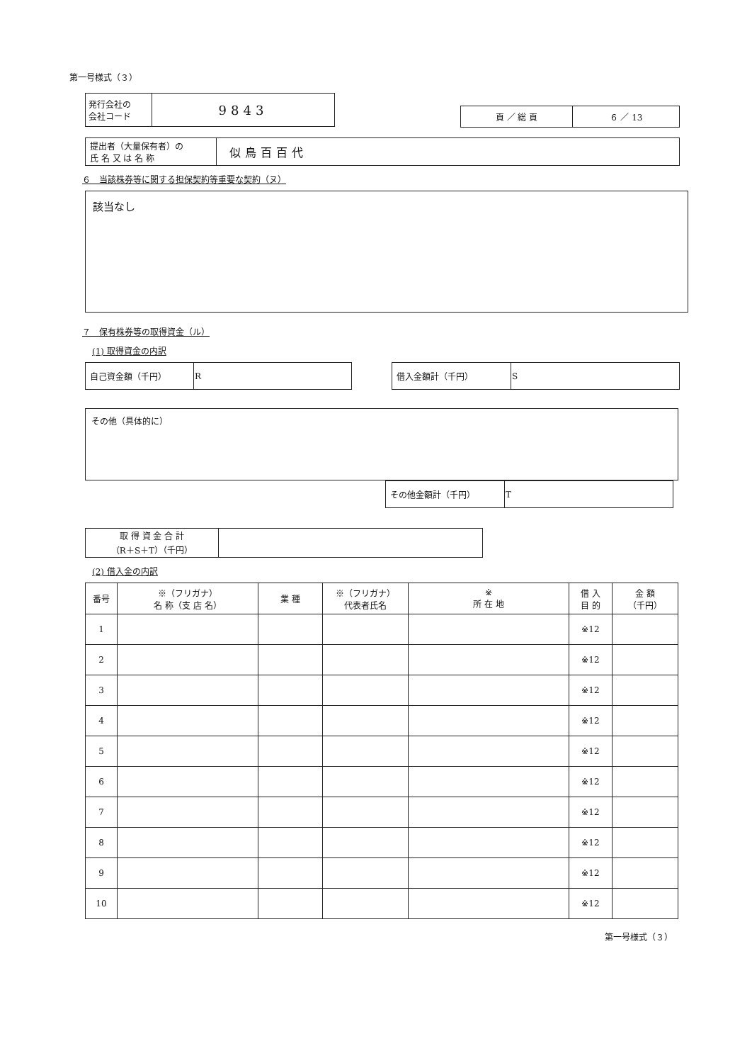第一号様式（３）
| 発行会社の 会社コード | 9843 |
| 頁 ／ 総 頁 | ６ ／ 13 |
| 提出者（大量保有者）の 氏 名 又 は 名 称 | 似鳥百百代 |
６　当該株券等に関する担保契約等重要な契約（ヌ）
該当なし
７　保有株券等の取得資金（ル）
(1) 取得資金の内訳
| 自己資金額（千円） | R |
| 借入金額計（千円） | S |
その他（具体的に）
| その他金額計（千円） | T |
| 取 得 資 金 合 計 （R＋S＋T）（千円） | |
(2) 借入金の内訳
| 番号 | ※（フリガナ） 名 称（支 店 名） | 業 種 | ※（フリガナ） 代表者氏名 | ※ 所 在 地 | 借 入 目 的 | 金 額 （千円） |
| --- | --- | --- | --- | --- | --- | --- |
| 1 | | | | | ※12 | |
| 2 | | | | | ※12 | |
| 3 | | | | | ※12 | |
| 4 | | | | | ※12 | |
| 5 | | | | | ※12 | |
| 6 | | | | | ※12 | |
| 7 | | | | | ※12 | |
| 8 | | | | | ※12 | |
| 9 | | | | | ※12 | |
| 10 | | | | | ※12 | |
第一号様式（３）